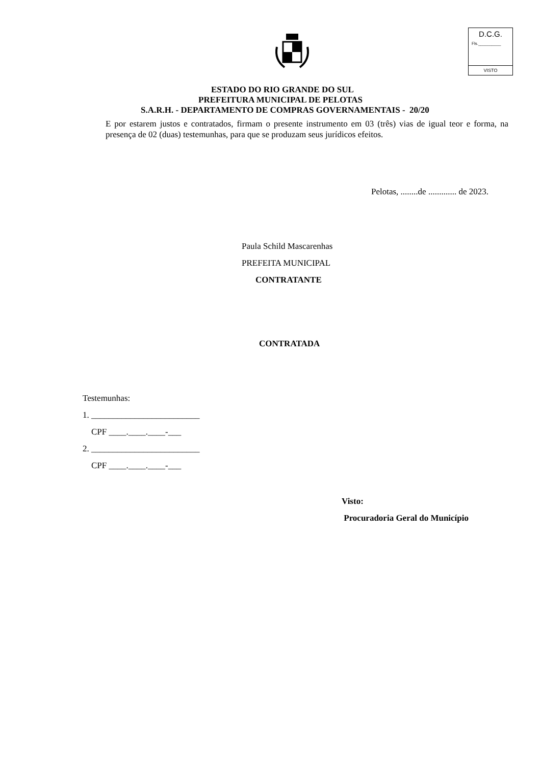D.C.G.
Fls.__________
VISTO
ESTADO DO RIO GRANDE DO SUL
PREFEITURA MUNICIPAL DE PELOTAS
S.A.R.H. - DEPARTAMENTO DE COMPRAS GOVERNAMENTAIS - 20/20
E por estarem justos e contratados, firmam o presente instrumento em 03 (três) vias de igual teor e forma, na presença de 02 (duas) testemunhas, para que se produzam seus jurídicos efeitos.
Pelotas, ........de ............. de 2023.
Paula Schild Mascarenhas
PREFEITA MUNICIPAL
CONTRATANTE
CONTRATADA
Testemunhas:
1. _________________________
CPF ____.____.____-___
2. _________________________
CPF ____.____.____-___
Visto:
Procuradoria Geral do Município